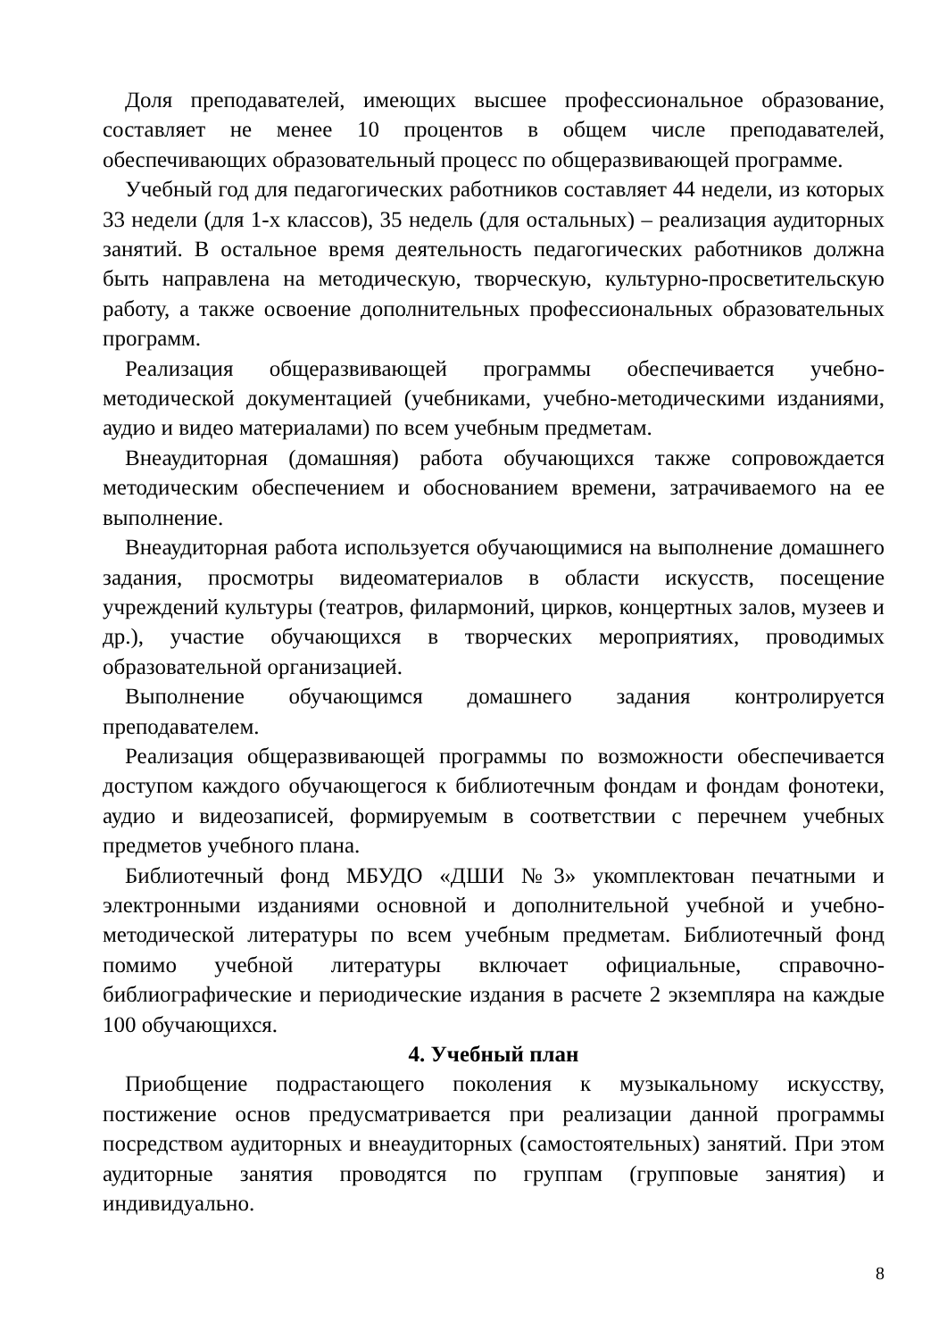Доля преподавателей, имеющих высшее профессиональное образование, составляет не менее 10 процентов в общем числе преподавателей, обеспечивающих образовательный процесс по общеразвивающей программе.
Учебный год для педагогических работников составляет 44 недели, из которых 33 недели (для 1-х классов), 35 недель (для остальных) – реализация аудиторных занятий. В остальное время деятельность педагогических работников должна быть направлена на методическую, творческую, культурно-просветительскую работу, а также освоение дополнительных профессиональных образовательных программ.
Реализация общеразвивающей программы обеспечивается учебно-методической документацией (учебниками, учебно-методическими изданиями, аудио и видео материалами) по всем учебным предметам.
Внеаудиторная (домашняя) работа обучающихся также сопровождается методическим обеспечением и обоснованием времени, затрачиваемого на ее выполнение.
Внеаудиторная работа используется обучающимися на выполнение домашнего задания, просмотры видеоматериалов в области искусств, посещение учреждений культуры (театров, филармоний, цирков, концертных залов, музеев и др.), участие обучающихся в творческих мероприятиях, проводимых образовательной организацией.
Выполнение обучающимся домашнего задания контролируется преподавателем.
Реализация общеразвивающей программы по возможности обеспечивается доступом каждого обучающегося к библиотечным фондам и фондам фонотеки, аудио и видеозаписей, формируемым в соответствии с перечнем учебных предметов учебного плана.
Библиотечный фонд МБУДО «ДШИ №3» укомплектован печатными и электронными изданиями основной и дополнительной учебной и учебно-методической литературы по всем учебным предметам. Библиотечный фонд помимо учебной литературы включает официальные, справочно-библиографические и периодические издания в расчете 2 экземпляра на каждые 100 обучающихся.
4. Учебный план
Приобщение подрастающего поколения к музыкальному искусству, постижение основ предусматривается при реализации данной программы посредством аудиторных и внеаудиторных (самостоятельных) занятий. При этом аудиторные занятия проводятся по группам (групповые занятия) и индивидуально.
8